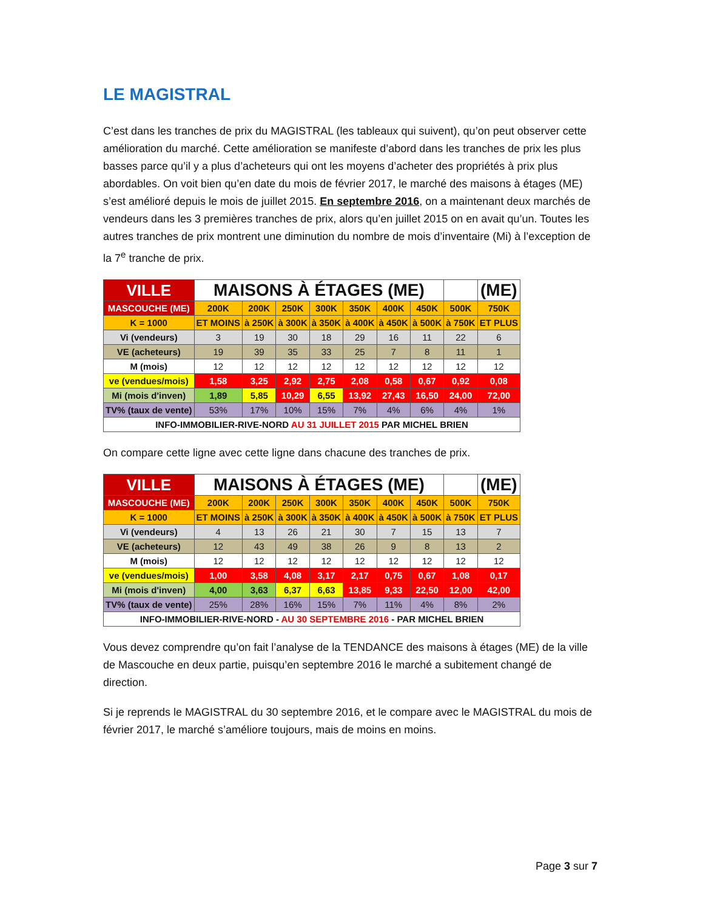LE MAGISTRAL
C’est dans les tranches de prix du MAGISTRAL (les tableaux qui suivent), qu’on peut observer cette amélioration du marché. Cette amélioration se manifeste d’abord dans les tranches de prix les plus basses parce qu’il y a plus d’acheteurs qui ont les moyens d’acheter des propriétés à prix plus abordables. On voit bien qu’en date du mois de février 2017, le marché des maisons à étages (ME) s’est amélioré depuis le mois de juillet 2015. En septembre 2016, on a maintenant deux marchés de vendeurs dans les 3 premières tranches de prix, alors qu’en juillet 2015 on en avait qu’un. Toutes les autres tranches de prix montrent une diminution du nombre de mois d’inventaire (Mi) à l’exception de la 7<sup>e</sup> tranche de prix.
| VILLE | MAISONS À ÉTAGES (ME) | | | | | | | | (ME) |
| MASCOUCHE (ME) | 200K | 200K | 250K | 300K | 350K | 400K | 450K | 500K | 750K |
| K = 1000 | ET MOINS | à 250K | à 300K | à 350K | à 400K | à 450K | à 500K | à 750K | ET PLUS |
| Vi (vendeurs) | 3 | 19 | 30 | 18 | 29 | 16 | 11 | 22 | 6 |
| VE (acheteurs) | 19 | 39 | 35 | 33 | 25 | 7 | 8 | 11 | 1 |
| M (mois) | 12 | 12 | 12 | 12 | 12 | 12 | 12 | 12 | 12 |
| ve (vendues/mois) | 1,58 | 3,25 | 2,92 | 2,75 | 2,08 | 0,58 | 0,67 | 0,92 | 0,08 |
| Mi (mois d'inven) | 1,89 | 5,85 | 10,29 | 6,55 | 13,92 | 27,43 | 16,50 | 24,00 | 72,00 |
| TV% (taux de vente) | 53% | 17% | 10% | 15% | 7% | 4% | 6% | 4% | 1% |
| INFO-IMMOBILIER-RIVE-NORD AU 31 JUILLET 2015 PAR MICHEL BRIEN | | | | | | | | | |
On compare cette ligne avec cette ligne dans chacune des tranches de prix.
| VILLE | MAISONS À ÉTAGES (ME) | | | | | | | | (ME) |
| MASCOUCHE (ME) | 200K | 200K | 250K | 300K | 350K | 400K | 450K | 500K | 750K |
| K = 1000 | ET MOINS | à 250K | à 300K | à 350K | à 400K | à 450K | à 500K | à 750K | ET PLUS |
| Vi (vendeurs) | 4 | 13 | 26 | 21 | 30 | 7 | 15 | 13 | 7 |
| VE (acheteurs) | 12 | 43 | 49 | 38 | 26 | 9 | 8 | 13 | 2 |
| M (mois) | 12 | 12 | 12 | 12 | 12 | 12 | 12 | 12 | 12 |
| ve (vendues/mois) | 1,00 | 3,58 | 4,08 | 3,17 | 2,17 | 0,75 | 0,67 | 1,08 | 0,17 |
| Mi (mois d'inven) | 4,00 | 3,63 | 6,37 | 6,63 | 13,85 | 9,33 | 22,50 | 12,00 | 42,00 |
| TV% (taux de vente) | 25% | 28% | 16% | 15% | 7% | 11% | 4% | 8% | 2% |
| INFO-IMMOBILIER-RIVE-NORD - AU 30 SEPTEMBRE 2016 - PAR MICHEL BRIEN | | | | | | | | | |
Vous devez comprendre qu’on fait l’analyse de la TENDANCE des maisons à étages (ME) de la ville de Mascouche en deux partie, puisqu’en septembre 2016 le marché a subitement changé de direction.
Si je reprends le MAGISTRAL du 30 septembre 2016, et le compare avec le MAGISTRAL du mois de février 2017, le marché s’améliore toujours, mais de moins en moins.
Page 3 sur 7